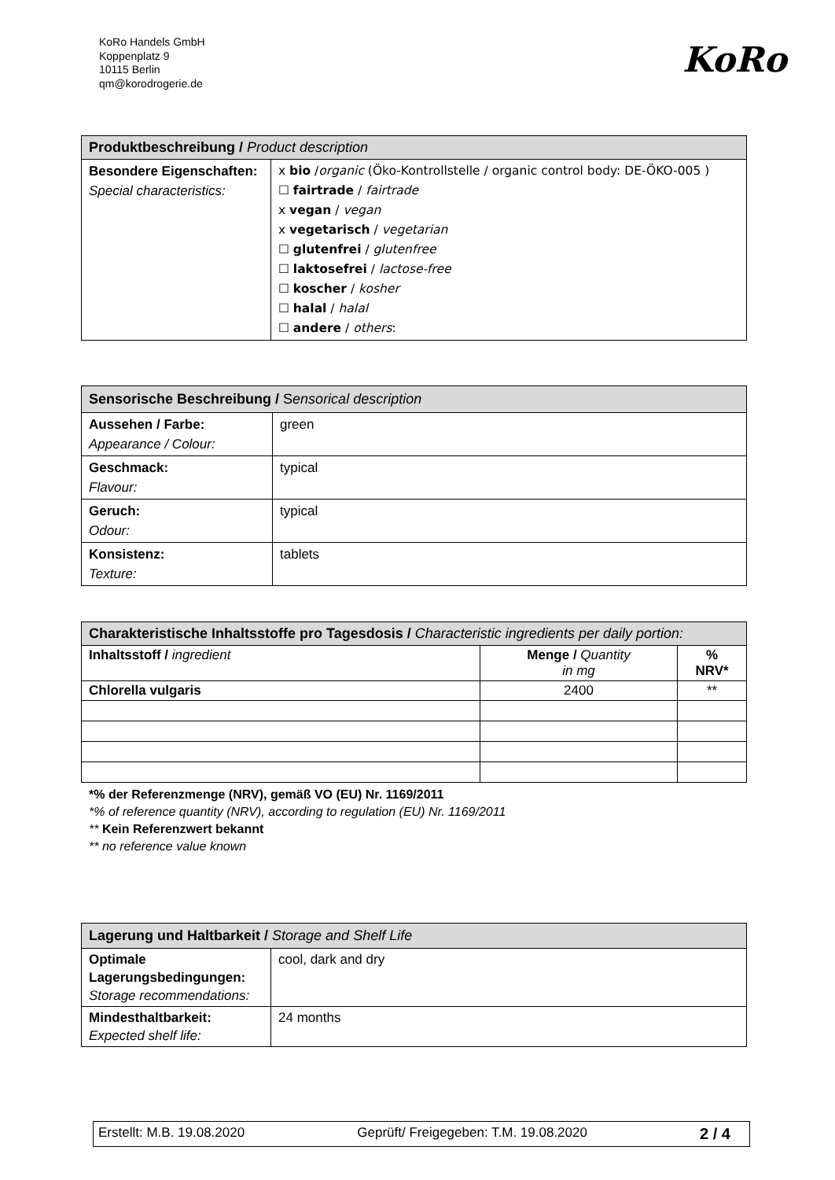KoRo Handels GmbH
Koppenplatz 9
10115 Berlin
qm@korodrogerie.de
KoRo
| Produktbeschreibung / Product description | |
| --- | --- |
| Besondere Eigenschaften: Special characteristics: | x bio / organic (Öko-Kontrollstelle / organic control body: DE-ÖKO-005 ) ☐ fairtrade / fairtrade x vegan / vegan x vegetarisch / vegetarian ☐ glutenfrei / glutenfree ☐ laktosefrei / lactose-free ☐ koscher / kosher ☐ halal / halal ☐ andere / others : |
| Sensorische Beschreibung / S ensorical description | |
| --- | --- |
| Aussehen / Farbe: Appearance / Colour: | green |
| Geschmack: Flavour: | typical |
| Geruch: Odour: | typical |
| Konsistenz: Texture: | tablets |
| Charakteristische Inhaltsstoffe pro Tagesdosis / Characteristic ingredients per daily portion: | | |
| --- | --- | --- |
| Inhaltsstoff / ingredient | Menge / Quantity in mg | % NRV* |
| Chlorella vulgaris | 2400 | ** |
*% der Referenzmenge (NRV), gemäß VO (EU) Nr. 1169/2011
*% of reference quantity (NRV), according to regulation (EU) Nr. 1169/2011
** Kein Referenzwert bekannt
** no reference value known
| Lagerung und Haltbarkeit / Storage and Shelf Life | |
| --- | --- |
| Optimale Lagerungsbedingungen: Storage recommendations: | cool, dark and dry |
| Mindesthaltbarkeit: Expected shelf life: | 24 months |
Erstellt: M.B. 19.08.2020 Geprüft/ Freigegeben: T.M. 19.08.2020 2 / 4